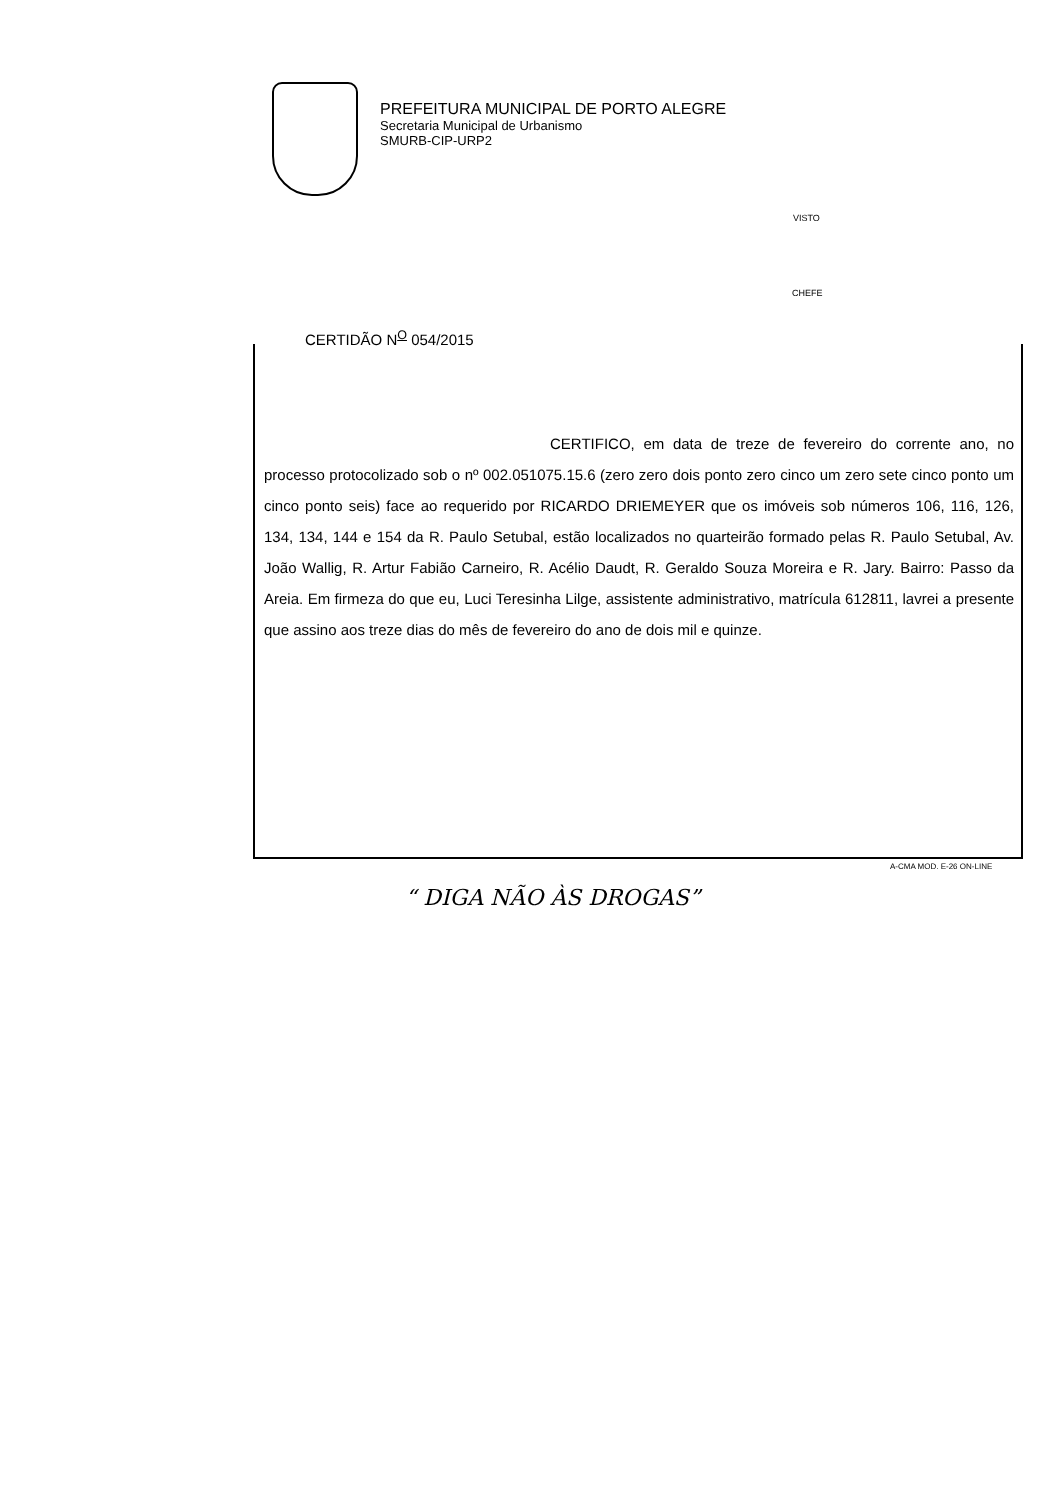PREFEITURA MUNICIPAL DE PORTO ALEGRE
Secretaria Municipal de Urbanismo
SMURB-CIP-URP2
VISTO
CHEFE
CERTIDÃO N<sup>O</sup> 054/2015
CERTIFICO, em data de treze de fevereiro do corrente ano, no processo protocolizado sob o nº 002.051075.15.6 (zero zero dois ponto zero cinco um zero sete cinco ponto um cinco ponto seis) face ao requerido por RICARDO DRIEMEYER que os imóveis sob números 106, 116, 126, 134, 134, 144 e 154 da R. Paulo Setubal, estão localizados no quarteirão formado pelas R. Paulo Setubal, Av. João Wallig, R. Artur Fabião Carneiro, R. Acélio Daudt, R. Geraldo Souza Moreira e R. Jary. Bairro: Passo da Areia. Em firmeza do que eu, Luci Teresinha Lilge, assistente administrativo, matrícula 612811, lavrei a presente que assino aos treze dias do mês de fevereiro do ano de dois mil e quinze.
A-CMA MOD. E-26 ON-LINE
“ DIGA NÃO ÀS DROGAS”